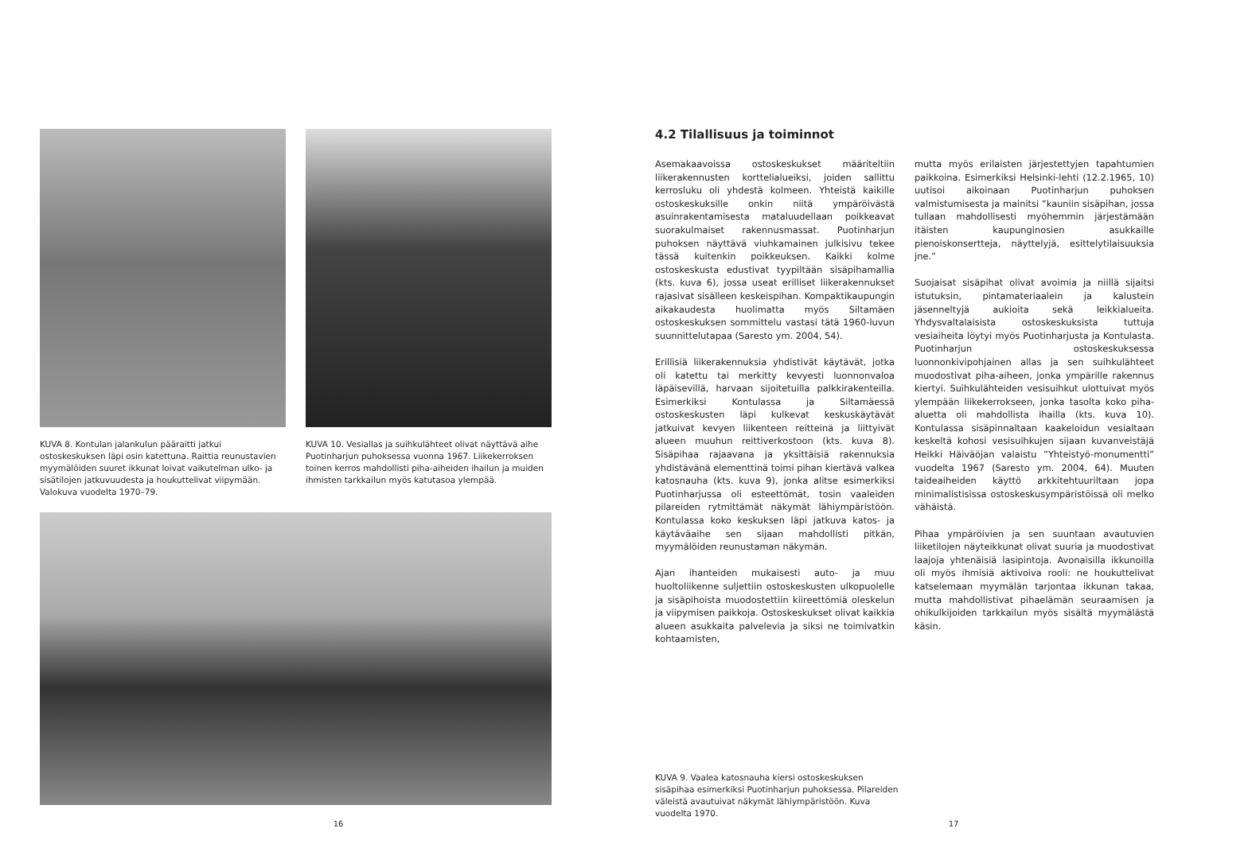KUVA 8. Kontulan jalankulun pääraitti jatkui ostoskeskuksen läpi osin katettuna. Raittia reunustavien myymälöiden suuret ikkunat loivat vaikutelman ulko- ja sisätilojen jatkuvuudesta ja houkuttelivat viipymään. Valokuva vuodelta 1970–79.
KUVA 10. Vesiallas ja suihkulähteet olivat näyttävä aihe Puotinharjun puhoksessa vuonna 1967. Liikekerroksen toinen kerros mahdollisti piha-aiheiden ihailun ja muiden ihmisten tarkkailun myös katutasoa ylempää.
16
4.2 Tilallisuus ja toiminnot
Asemakaavoissa ostoskeskukset määriteltiin liikerakennusten korttelialueiksi, joiden sallittu kerrosluku oli yhdestä kolmeen. Yhteistä kaikille ostoskeskuksille onkin niitä ympäröivästä asuinrakentamisesta mataluudellaan poikkeavat suorakulmaiset rakennusmassat. Puotinharjun puhoksen näyttävä viuhkamainen julkisivu tekee tässä kuitenkin poikkeuksen. Kaikki kolme ostoskeskusta edustivat tyypiltään sisäpihamallia (kts. kuva 6), jossa useat erilliset liikerakennukset rajasivat sisälleen keskeispihan. Kompaktikaupungin aikakaudesta huolimatta myös Siltamäen ostoskeskuksen sommittelu vastasi tätä 1960-luvun suunnittelutapaa (Saresto ym. 2004, 54).
Erillisiä liikerakennuksia yhdistivät käytävät, jotka oli katettu tai merkitty kevyesti luonnonvaloa läpäisevillä, harvaan sijoitetuilla palkkirakenteilla. Esimerkiksi Kontulassa ja Siltamäessä ostoskeskusten läpi kulkevat keskuskäytävät jatkuivat kevyen liikenteen reitteinä ja liittyivät alueen muuhun reittiverkostoon (kts. kuva 8). Sisäpihaa rajaavana ja yksittäisiä rakennuksia yhdistävänä elementtinä toimi pihan kiertävä valkea katosnauha (kts. kuva 9), jonka alitse esimerkiksi Puotinharjussa oli esteettömät, tosin vaaleiden pilareiden rytmittämät näkymät lähiympäristöön. Kontulassa koko keskuksen läpi jatkuva katos- ja käytäväaihe sen sijaan mahdollisti pitkän, myymälöiden reunustaman näkymän.
Ajan ihanteiden mukaisesti auto- ja muu huoltoliikenne suljettiin ostoskeskusten ulkopuolelle ja sisäpihoista muodostettiin kiireettömiä oleskelun ja viipymisen paikkoja. Ostoskeskukset olivat kaikkia alueen asukkaita palvelevia ja siksi ne toimivatkin kohtaamisten,
mutta myös erilaisten järjestettyjen tapahtumien paikkoina. Esimerkiksi Helsinki-lehti (12.2.1965, 10) uutisoi aikoinaan Puotinharjun puhoksen valmistumisesta ja mainitsi ”kauniin sisäpihan, jossa tullaan mahdollisesti myöhemmin järjestämään itäisten kaupunginosien asukkaille pienoiskonsertteja, näyttelyjä, esittelytilaisuuksia jne.”
Suojaisat sisäpihat olivat avoimia ja niillä sijaitsi istutuksin, pintamateriaalein ja kalustein jäsenneltyjä aukioita sekä leikkialueita. Yhdysvaltalaisista ostoskeskuksista tuttuja vesiaiheita löytyi myös Puotinharjusta ja Kontulasta. Puotinharjun ostoskeskuksessa luonnonkivipohjainen allas ja sen suihkulähteet muodostivat piha-aiheen, jonka ympärille rakennus kiertyi. Suihkulähteiden vesisuihkut ulottuivat myös ylempään liikekerrokseen, jonka tasolta koko piha-aluetta oli mahdollista ihailla (kts. kuva 10). Kontulassa sisäpinnaltaan kaakeloidun vesialtaan keskeltä kohosi vesisuihkujen sijaan kuvanveistäjä Heikki Häiväöjan valaistu ”Yhteistyö-monumentti” vuodelta 1967 (Saresto ym. 2004, 64). Muuten taideaiheiden käyttö arkkitehtuuriltaan jopa minimalistisissa ostoskeskusympäristöissä oli melko vähäistä.
Pihaa ympäröivien ja sen suuntaan avautuvien liiketilojen näyteikkunat olivat suuria ja muodostivat laajoja yhtenäisiä lasipintoja. Avonaisilla ikkunoilla oli myös ihmisiä aktivoiva rooli: ne houkuttelivat katselemaan myymälän tarjontaa ikkunan takaa, mutta mahdollistivat pihaelämän seuraamisen ja ohikulkijoiden tarkkailun myös sisältä myymälästä käsin.
KUVA 9. Vaalea katosnauha kiersi ostoskeskuksen sisäpihaa esimerkiksi Puotinharjun puhoksessa. Pilareiden väleistä avautuivat näkymät lähiympäristöön. Kuva vuodelta 1970.
17